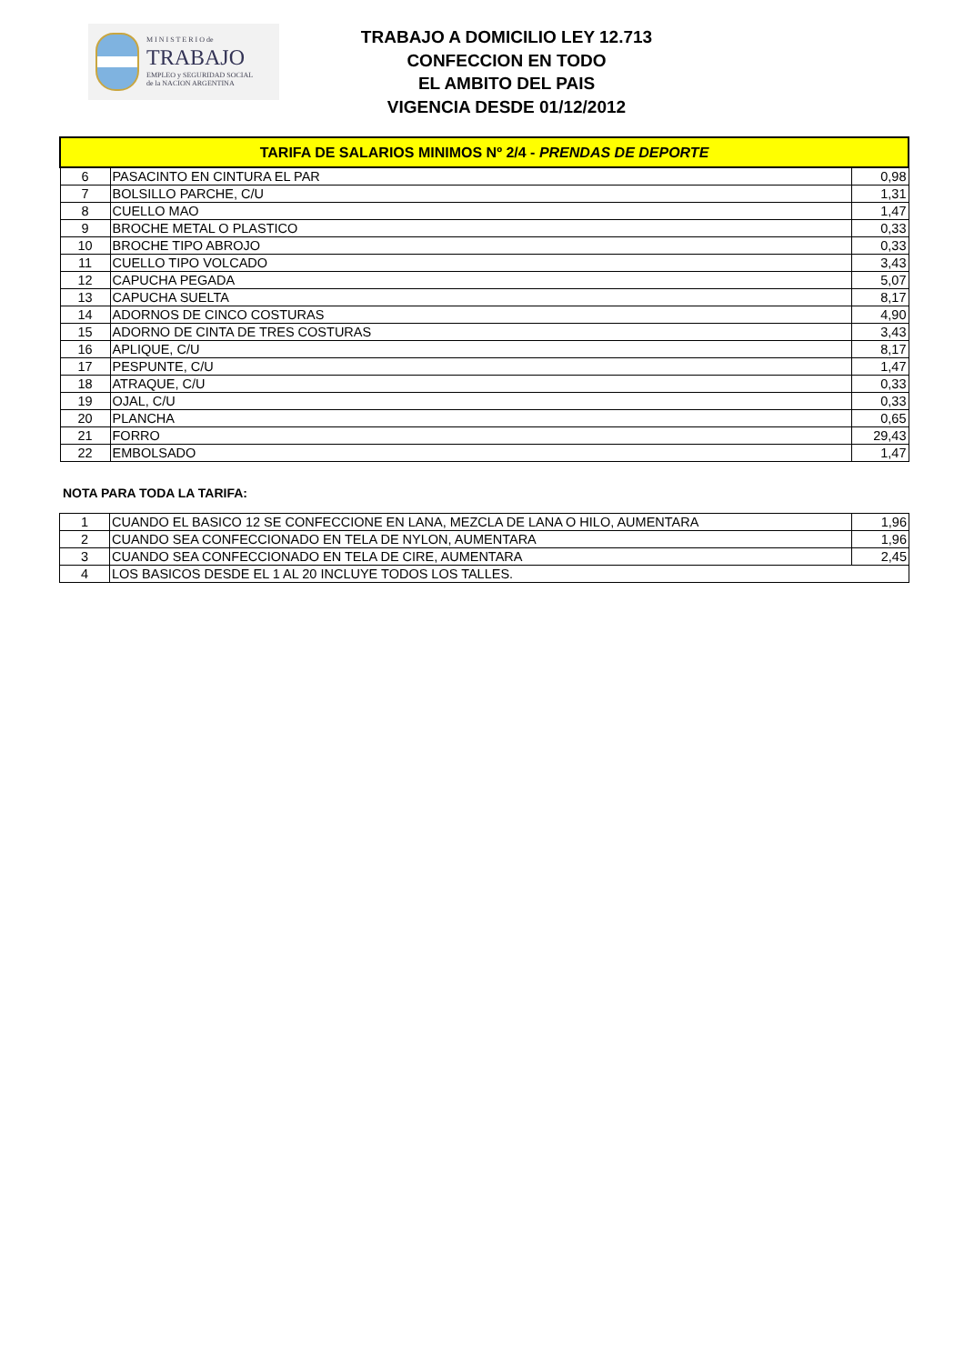M I N I S T E R I O de
TRABAJO
EMPLEO y SEGURIDAD SOCIAL
de la NACION ARGENTINA
TRABAJO A DOMICILIO LEY 12.713
CONFECCION EN TODO
EL AMBITO DEL PAIS
VIGENCIA DESDE 01/12/2012
| TARIFA DE SALARIOS MINIMOS Nº 2/4 - PRENDAS DE DEPORTE | | |
| --- | --- | --- |
| 6 | PASACINTO EN CINTURA EL PAR | 0,98 |
| 7 | BOLSILLO PARCHE, C/U | 1,31 |
| 8 | CUELLO MAO | 1,47 |
| 9 | BROCHE METAL O PLASTICO | 0,33 |
| 10 | BROCHE TIPO ABROJO | 0,33 |
| 11 | CUELLO TIPO VOLCADO | 3,43 |
| 12 | CAPUCHA PEGADA | 5,07 |
| 13 | CAPUCHA SUELTA | 8,17 |
| 14 | ADORNOS DE CINCO COSTURAS | 4,90 |
| 15 | ADORNO DE CINTA DE TRES COSTURAS | 3,43 |
| 16 | APLIQUE, C/U | 8,17 |
| 17 | PESPUNTE, C/U | 1,47 |
| 18 | ATRAQUE, C/U | 0,33 |
| 19 | OJAL, C/U | 0,33 |
| 20 | PLANCHA | 0,65 |
| 21 | FORRO | 29,43 |
| 22 | EMBOLSADO | 1,47 |
NOTA PARA TODA LA TARIFA:
| 1 | CUANDO EL BASICO 12 SE CONFECCIONE EN LANA, MEZCLA DE LANA O HILO, AUMENTARA | 1,96 |
| 2 | CUANDO SEA CONFECCIONADO EN TELA DE NYLON, AUMENTARA | 1,96 |
| 3 | CUANDO SEA CONFECCIONADO EN TELA DE CIRE, AUMENTARA | 2,45 |
| 4 | LOS BASICOS DESDE EL 1 AL 20 INCLUYE TODOS LOS TALLES. | |